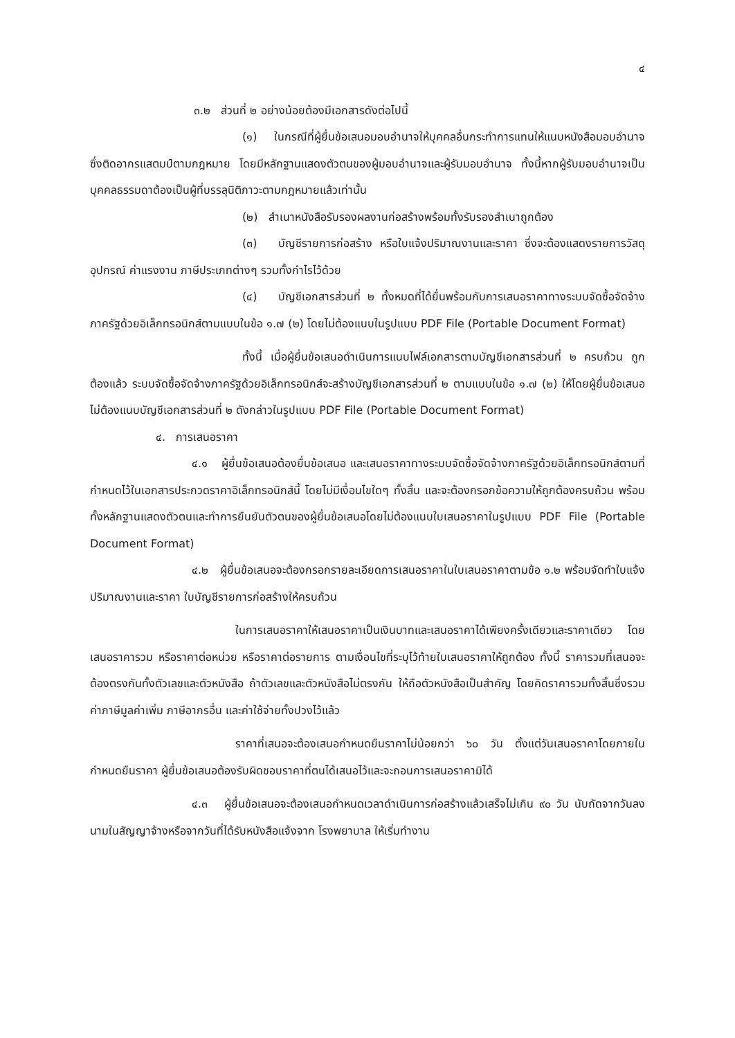๔
๓.๒ ส่วนที่ ๒ อย่างน้อยต้องมีเอกสารดังต่อไปนี้
(๑) ในกรณีที่ผู้ยื่นข้อเสนอมอบอำนาจให้บุคคลอื่นกระทำการแทนให้แนบหนังสือมอบอำนาจซึ่งติดอากรแสตมป์ตามกฎหมาย โดยมีหลักฐานแสดงตัวตนของผู้มอบอำนาจและผู้รับมอบอำนาจ ทั้งนี้หากผู้รับมอบอำนาจเป็นบุคคลธรรมดาต้องเป็นผู้ที่บรรลุนิติภาวะตามกฎหมายแล้วเท่านั้น
(๒) สำเนาหนังสือรับรองผลงานก่อสร้างพร้อมทั้งรับรองสำเนาถูกต้อง
(๓) บัญชีรายการก่อสร้าง หรือใบแจ้งปริมาณงานและราคา ซึ่งจะต้องแสดงรายการวัสดุอุปกรณ์ ค่าแรงงาน ภาษีประเภทต่างๆ รวมทั้งกำไรไว้ด้วย
(๔) บัญชีเอกสารส่วนที่ ๒ ทั้งหมดที่ได้ยื่นพร้อมกับการเสนอราคาทางระบบจัดซื้อจัดจ้างภาครัฐด้วยอิเล็กทรอนิกส์ตามแบบในข้อ ๑.๗ (๒) โดยไม่ต้องแนบในรูปแบบ PDF File (Portable Document Format)
ทั้งนี้ เมื่อผู้ยื่นข้อเสนอดำเนินการแนบไฟล์เอกสารตามบัญชีเอกสารส่วนที่ ๒ ครบถ้วน ถูกต้องแล้ว ระบบจัดซื้อจัดจ้างภาครัฐด้วยอิเล็กทรอนิกส์จะสร้างบัญชีเอกสารส่วนที่ ๒ ตามแบบในข้อ ๑.๗ (๒) ให้โดยผู้ยื่นข้อเสนอไม่ต้องแนบบัญชีเอกสารส่วนที่ ๒ ดังกล่าวในรูปแบบ PDF File (Portable Document Format)
๔. การเสนอราคา
๔.๑ ผู้ยื่นข้อเสนอต้องยื่นข้อเสนอ และเสนอราคาทางระบบจัดซื้อจัดจ้างภาครัฐด้วยอิเล็กทรอนิกส์ตามที่กำหนดไว้ในเอกสารประกวดราคาอิเล็กทรอนิกส์นี้ โดยไม่มีเงื่อนไขใดๆ ทั้งสิ้น และจะต้องกรอกข้อความให้ถูกต้องครบถ้วน พร้อมทั้งหลักฐานแสดงตัวตนและทำการยืนยันตัวตนของผู้ยื่นข้อเสนอโดยไม่ต้องแนบใบเสนอราคาในรูปแบบ PDF File (Portable Document Format)
๔.๒ ผู้ยื่นข้อเสนอจะต้องกรอกรายละเอียดการเสนอราคาในใบเสนอราคาตามข้อ ๑.๒ พร้อมจัดทำใบแจ้งปริมาณงานและราคา ใบบัญชีรายการก่อสร้างให้ครบถ้วน
ในการเสนอราคาให้เสนอราคาเป็นเงินบาทและเสนอราคาได้เพียงครั้งเดียวและราคาเดียว โดยเสนอราคารวม หรือราคาต่อหน่วย หรือราคาต่อรายการ ตามเงื่อนไขที่ระบุไว้ท้ายใบเสนอราคาให้ถูกต้อง ทั้งนี้ ราคารวมที่เสนอจะต้องตรงกันทั้งตัวเลขและตัวหนังสือ ถ้าตัวเลขและตัวหนังสือไม่ตรงกัน ให้ถือตัวหนังสือเป็นสำคัญ โดยคิดราคารวมทั้งสิ้นซึ่งรวมค่าภาษีมูลค่าเพิ่ม ภาษีอากรอื่น และค่าใช้จ่ายทั้งปวงไว้แล้ว
ราคาที่เสนอจะต้องเสนอกำหนดยืนราคาไม่น้อยกว่า ๖๐ วัน ตั้งแต่วันเสนอราคาโดยภายในกำหนดยืนราคา ผู้ยื่นข้อเสนอต้องรับผิดชอบราคาที่ตนได้เสนอไว้และจะถอนการเสนอราคามิได้
๔.๓ ผู้ยื่นข้อเสนอจะต้องเสนอกำหนดเวลาดำเนินการก่อสร้างแล้วเสร็จไม่เกิน ๙๐ วัน นับถัดจากวันลงนามในสัญญาจ้างหรือจากวันที่ได้รับหนังสือแจ้งจาก โรงพยาบาล ให้เริ่มทำงาน